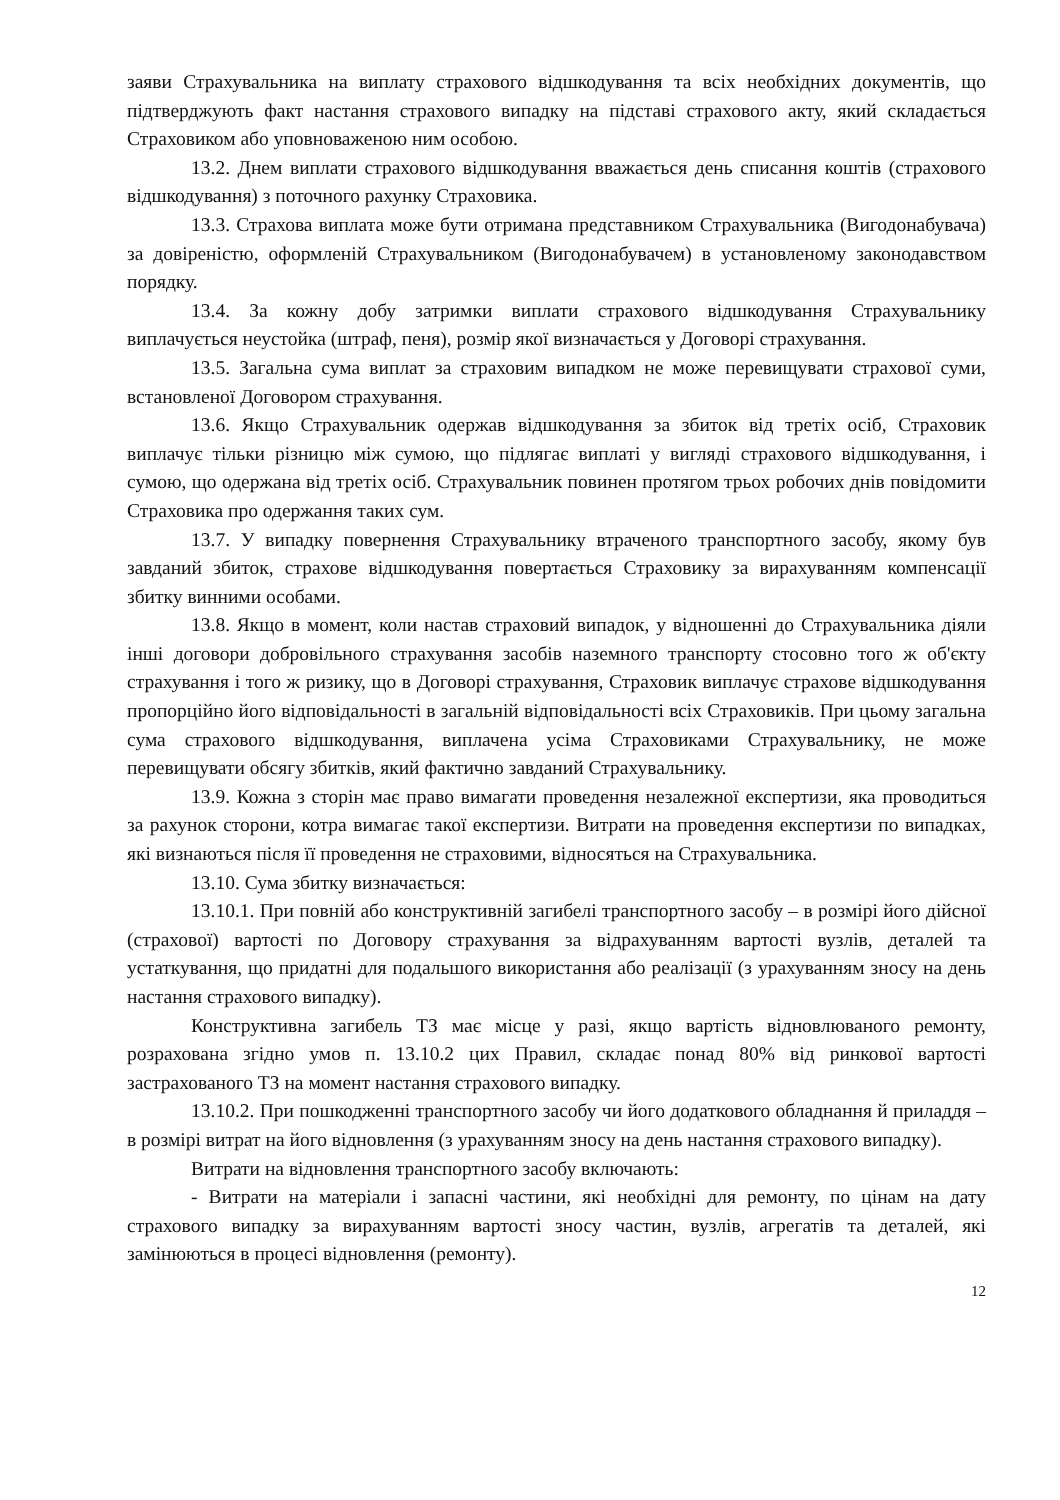заяви Страхувальника на виплату страхового відшкодування та всіх необхідних документів, що підтверджують факт настання страхового випадку на підставі страхового акту, який складається Страховиком або уповноваженою ним особою.
13.2. Днем виплати страхового відшкодування вважається день списання коштів (страхового відшкодування) з поточного рахунку Страховика.
13.3. Страхова виплата може бути отримана представником Страхувальника (Вигодонабувача) за довіреністю, оформленій Страхувальником (Вигодонабувачем) в установленому законодавством порядку.
13.4. За кожну добу затримки виплати страхового відшкодування Страхувальнику виплачується неустойка (штраф, пеня), розмір якої визначається у Договорі страхування.
13.5. Загальна сума виплат за страховим випадком не може перевищувати страхової суми, встановленої Договором страхування.
13.6. Якщо Страхувальник одержав відшкодування за збиток від третіх осіб, Страховик виплачує тільки різницю між сумою, що підлягає виплаті у вигляді страхового відшкодування, і сумою, що одержана від третіх осіб. Страхувальник повинен протягом трьох робочих днів повідомити Страховика про одержання таких сум.
13.7. У випадку повернення Страхувальнику втраченого транспортного засобу, якому був завданий збиток, страхове відшкодування повертається Страховику за вирахуванням компенсації збитку винними особами.
13.8. Якщо в момент, коли настав страховий випадок, у відношенні до Страхувальника діяли інші договори добровільного страхування засобів наземного транспорту стосовно того ж об'єкту страхування і того ж ризику, що в Договорі страхування, Страховик виплачує страхове відшкодування пропорційно його відповідальності в загальній відповідальності всіх Страховиків. При цьому загальна сума страхового відшкодування, виплачена усіма Страховиками Страхувальнику, не може перевищувати обсягу збитків, який фактично завданий Страхувальнику.
13.9. Кожна з сторін має право вимагати проведення незалежної експертизи, яка проводиться за рахунок сторони, котра вимагає такої експертизи. Витрати на проведення експертизи по випадках, які визнаються після її проведення не страховими, відносяться на Страхувальника.
13.10. Сума збитку визначається:
13.10.1. При повній або конструктивній загибелі транспортного засобу – в розмірі його дійсної (страхової) вартості по Договору страхування за відрахуванням вартості вузлів, деталей та устаткування, що придатні для подальшого використання або реалізації (з урахуванням зносу на день настання страхового випадку).
Конструктивна загибель ТЗ має місце у разі, якщо вартість відновлюваного ремонту, розрахована згідно умов п. 13.10.2 цих Правил, складає понад 80% від ринкової вартості застрахованого ТЗ на момент настання страхового випадку.
13.10.2. При пошкодженні транспортного засобу чи його додаткового обладнання й приладдя – в розмірі витрат на його відновлення (з урахуванням зносу на день настання страхового випадку).
Витрати на відновлення транспортного засобу включають:
- Витрати на матеріали і запасні частини, які необхідні для ремонту, по цінам на дату страхового випадку за вирахуванням вартості зносу частин, вузлів, агрегатів та деталей, які замінюються в процесі відновлення (ремонту).
12